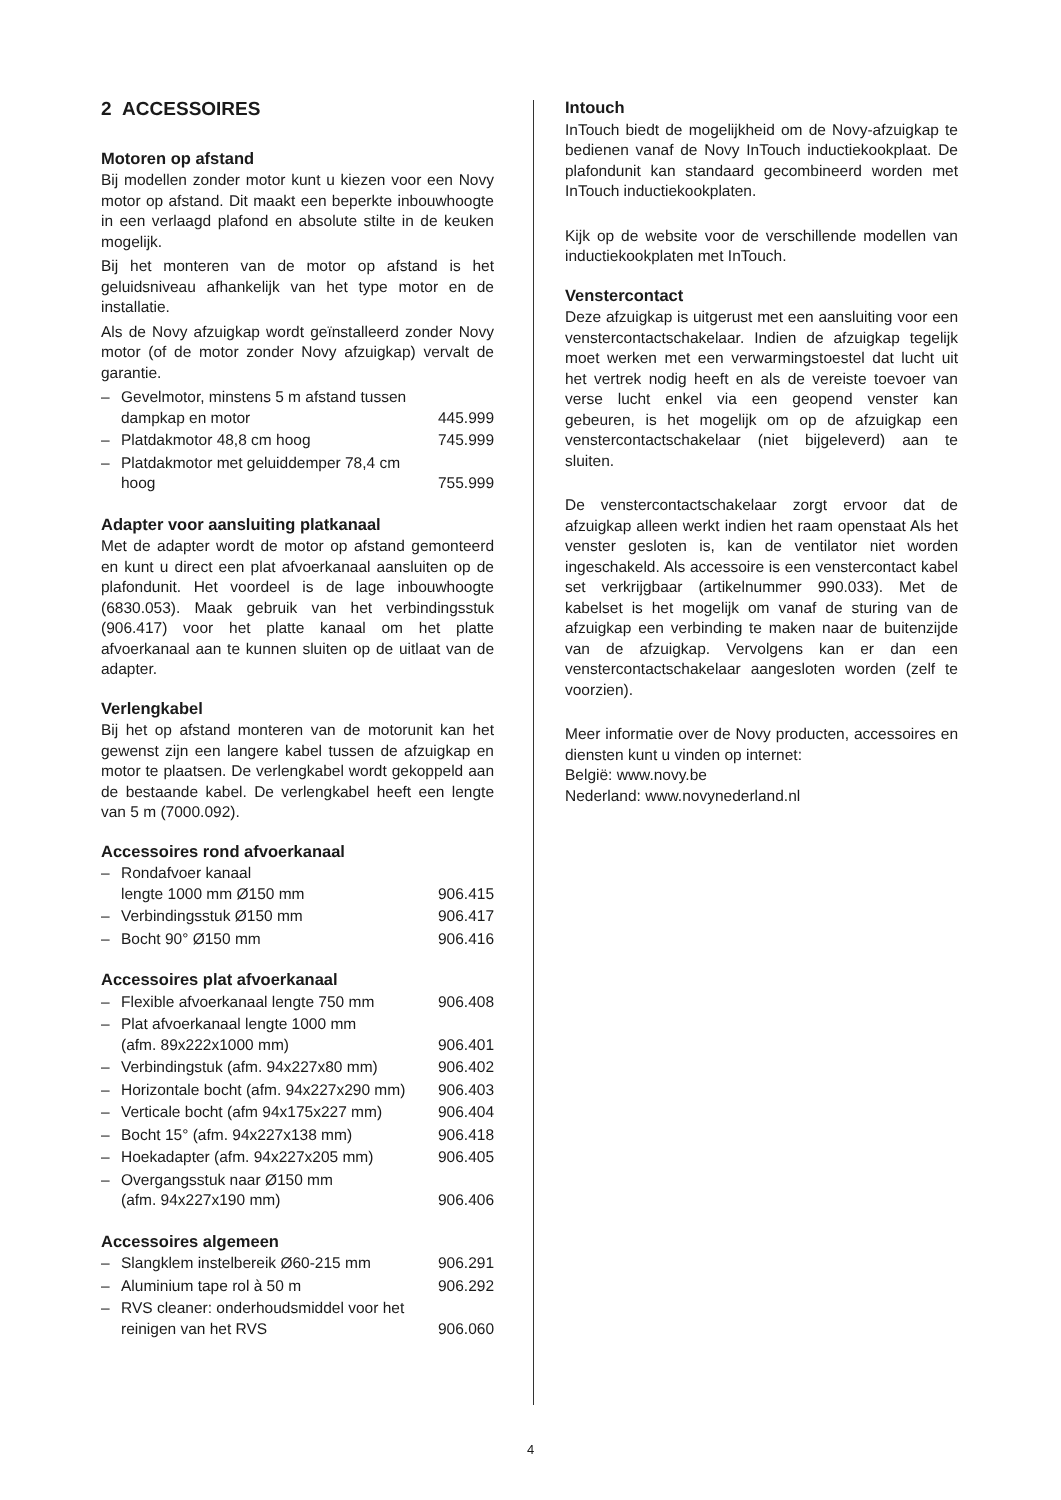2 ACCESSOIRES
Motoren op afstand
Bij modellen zonder motor kunt u kiezen voor een Novy motor op afstand. Dit maakt een beperkte inbouwhoogte in een verlaagd plafond en absolute stilte in de keuken mogelijk.
Bij het monteren van de motor op afstand is het geluidsniveau afhankelijk van het type motor en de installatie.
Als de Novy afzuigkap wordt geïnstalleerd zonder Novy motor (of de motor zonder Novy afzuigkap) vervalt de garantie.
| – | Gevelmotor, minstens 5 m afstand tussen dampkap en motor | 445.999 |
| – | Platdakmotor 48,8 cm hoog | 745.999 |
| – | Platdakmotor met geluiddemper 78,4 cm hoog | 755.999 |
Adapter voor aansluiting platkanaal
Met de adapter wordt de motor op afstand gemonteerd en kunt u direct een plat afvoerkanaal aansluiten op de plafondunit. Het voordeel is de lage inbouwhoogte (6830.053). Maak gebruik van het verbindingsstuk (906.417) voor het platte kanaal om het platte afvoerkanaal aan te kunnen sluiten op de uitlaat van de adapter.
Verlengkabel
Bij het op afstand monteren van de motorunit kan het gewenst zijn een langere kabel tussen de afzuigkap en motor te plaatsen. De verlengkabel wordt gekoppeld aan de bestaande kabel. De verlengkabel heeft een lengte van 5 m (7000.092).
Accessoires rond afvoerkanaal
| – | Rondafvoer kanaal lengte 1000 mm Ø150 mm | 906.415 |
| – | Verbindingsstuk Ø150 mm | 906.417 |
| – | Bocht 90° Ø150 mm | 906.416 |
Accessoires plat afvoerkanaal
| – | Flexible afvoerkanaal lengte 750 mm | 906.408 |
| – | Plat afvoerkanaal lengte 1000 mm (afm. 89x222x1000 mm) | 906.401 |
| – | Verbindingstuk (afm. 94x227x80 mm) | 906.402 |
| – | Horizontale bocht (afm. 94x227x290 mm) | 906.403 |
| – | Verticale bocht (afm 94x175x227 mm) | 906.404 |
| – | Bocht 15° (afm. 94x227x138 mm) | 906.418 |
| – | Hoekadapter (afm. 94x227x205 mm) | 906.405 |
| – | Overgangsstuk naar Ø150 mm (afm. 94x227x190 mm) | 906.406 |
Accessoires algemeen
| – | Slangklem instelbereik Ø60-215 mm | 906.291 |
| – | Aluminium tape rol à 50 m | 906.292 |
| – | RVS cleaner: onderhoudsmiddel voor het reinigen van het RVS | 906.060 |
Intouch
InTouch biedt de mogelijkheid om de Novy-afzuigkap te bedienen vanaf de Novy InTouch inductiekookplaat. De plafondunit kan standaard gecombineerd worden met InTouch inductiekookplaten.
Kijk op de website voor de verschillende modellen van inductiekookplaten met InTouch.
Venstercontact
Deze afzuigkap is uitgerust met een aansluiting voor een venstercontactschakelaar. Indien de afzuigkap tegelijk moet werken met een verwarmingstoestel dat lucht uit het vertrek nodig heeft en als de vereiste toevoer van verse lucht enkel via een geopend venster kan gebeuren, is het mogelijk om op de afzuigkap een venstercontactschakelaar (niet bijgeleverd) aan te sluiten.
De venstercontactschakelaar zorgt ervoor dat de afzuigkap alleen werkt indien het raam openstaat Als het venster gesloten is, kan de ventilator niet worden ingeschakeld. Als accessoire is een venstercontact kabel set verkrijgbaar (artikelnummer 990.033). Met de kabelset is het mogelijk om vanaf de sturing van de afzuigkap een verbinding te maken naar de buitenzijde van de afzuigkap. Vervolgens kan er dan een venstercontactschakelaar aangesloten worden (zelf te voorzien).
Meer informatie over de Novy producten, accessoires en diensten kunt u vinden op internet:
België: www.novy.be
Nederland: www.novynederland.nl
4